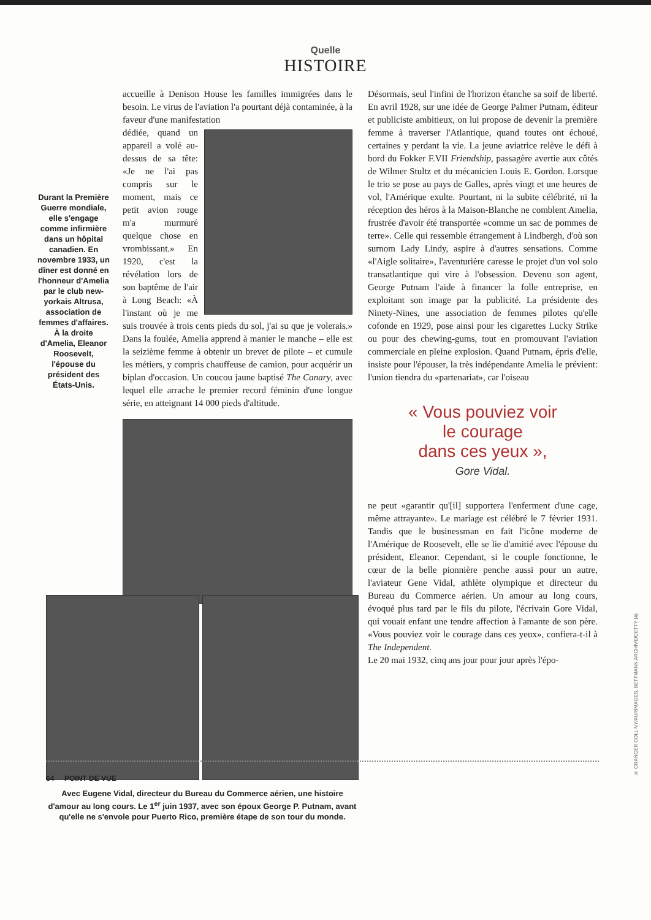Quelle
HISTOIRE
Durant la Première Guerre mondiale, elle s'engage comme infirmière dans un hôpital canadien. En novembre 1933, un dîner est donné en l'honneur d'Amelia par le club new-yorkais Altrusa, association de femmes d'affaires. À la droite d'Amelia, Eleanor Roosevelt, l'épouse du président des États-Unis.
accueille à Denison House les familles immigrées dans le besoin. Le virus de l'aviation l'a pourtant déjà contaminée, à la faveur d'une manifestation
dédiée, quand un appareil a volé au-dessus de sa tête: «Je ne l'ai pas compris sur le moment, mais ce petit avion rouge m'a murmuré quelque chose en vrombissant.» En 1920, c'est la révélation lors de son baptême de l'air à Long Beach: «À l'instant où je me suis trouvée à trois cents pieds du sol, j'ai su que je volerais.» Dans la foulée, Amelia apprend à manier le manche – elle est la seizième femme à obtenir un brevet de pilote – et cumule les métiers, y compris chauffeuse de camion, pour acquérir un biplan d'occasion. Un coucou jaune baptisé The Canary, avec lequel elle arrache le premier record féminin d'une longue série, en atteignant 14 000 pieds d'altitude.
Désormais, seul l'infini de l'horizon étanche sa soif de liberté. En avril 1928, sur une idée de George Palmer Putnam, éditeur et publiciste ambitieux, on lui propose de devenir la première femme à traverser l'Atlantique, quand toutes ont échoué, certaines y perdant la vie. La jeune aviatrice relève le défi à bord du Fokker F.VII Friendship, passagère avertie aux côtés de Wilmer Stultz et du mécanicien Louis E. Gordon. Lorsque le trio se pose au pays de Galles, après vingt et une heures de vol, l'Amérique exulte. Pourtant, ni la subite célébrité, ni la réception des héros à la Maison-Blanche ne comblent Amelia, frustrée d'avoir été transportée «comme un sac de pommes de terre». Celle qui ressemble étrangement à Lindbergh, d'où son surnom Lady Lindy, aspire à d'autres sensations. Comme «l'Aigle solitaire», l'aventurière caresse le projet d'un vol solo transatlantique qui vire à l'obsession. Devenu son agent, George Putnam l'aide à financer la folle entreprise, en exploitant son image par la publicité. La présidente des Ninety-Nines, une association de femmes pilotes qu'elle cofonde en 1929, pose ainsi pour les cigarettes Lucky Strike ou pour des chewing-gums, tout en promouvant l'aviation commerciale en pleine explosion. Quand Putnam, épris d'elle, insiste pour l'épouser, la très indépendante Amelia le prévient: l'union tiendra du «partenariat», car l'oiseau
« Vous pouviez voir
le courage
dans ces yeux »,
Gore Vidal.
ne peut «garantir qu'[il] supportera l'enferment d'une cage, même attrayante». Le mariage est célébré le 7 février 1931. Tandis que le businessman en fait l'icône moderne de l'Amérique de Roosevelt, elle se lie d'amitié avec l'épouse du président, Eleanor. Cependant, si le couple fonctionne, le cœur de la belle pionnière penche aussi pour un autre, l'aviateur Gene Vidal, athlète olympique et directeur du Bureau du Commerce aérien. Un amour au long cours, évoqué plus tard par le fils du pilote, l'écrivain Gore Vidal, qui vouait enfant une tendre affection à l'amante de son père. «Vous pouviez voir le courage dans ces yeux», confiera-t-il à The Independent.
Le 20 mai 1932, cinq ans jour pour jour après l'épo-
Avec Eugene Vidal, directeur du Bureau du Commerce aérien, une histoire d'amour au long cours. Le 1<sup>er</sup> juin 1937, avec son époux George P. Putnam, avant qu'elle ne s'envole pour Puerto Rico, première étape de son tour du monde.
© GRANGER COLL NY/AURIMAGES, BETTMANN ARCHIVE/GETTY (4)
64 POINT DE VUE